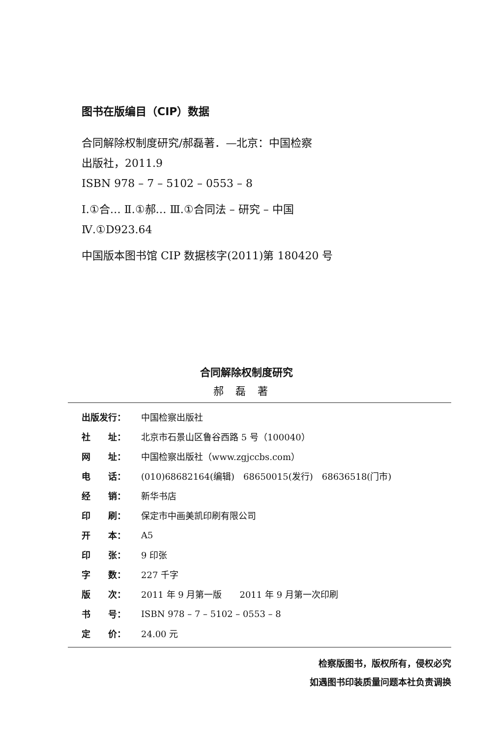图书在版编目（CIP）数据
合同解除权制度研究/郝磊著．—北京：中国检察
出版社，2011.9
ISBN 978 – 7 – 5102 – 0553 – 8
Ⅰ.①合… Ⅱ.①郝… Ⅲ.①合同法 – 研究 – 中国
Ⅳ.①D923.64
中国版本图书馆 CIP 数据核字(2011)第 180420 号
合同解除权制度研究
郝磊著
| 出版发行： | 中国检察出版社 |
| 社 址： | 北京市石景山区鲁谷西路 5 号（100040） |
| 网 址： | 中国检察出版社（www.zgjccbs.com） |
| 电 话： | (010)68682164(编辑) 68650015(发行) 68636518(门市) |
| 经 销： | 新华书店 |
| 印 刷： | 保定市中画美凯印刷有限公司 |
| 开 本： | A5 |
| 印 张： | 9 印张 |
| 字 数： | 227 千字 |
| 版 次： | 2011 年 9 月第一版 2011 年 9 月第一次印刷 |
| 书 号： | ISBN 978 – 7 – 5102 – 0553 – 8 |
| 定 价： | 24.00 元 |
检察版图书，版权所有，侵权必究
如遇图书印装质量问题本社负责调换